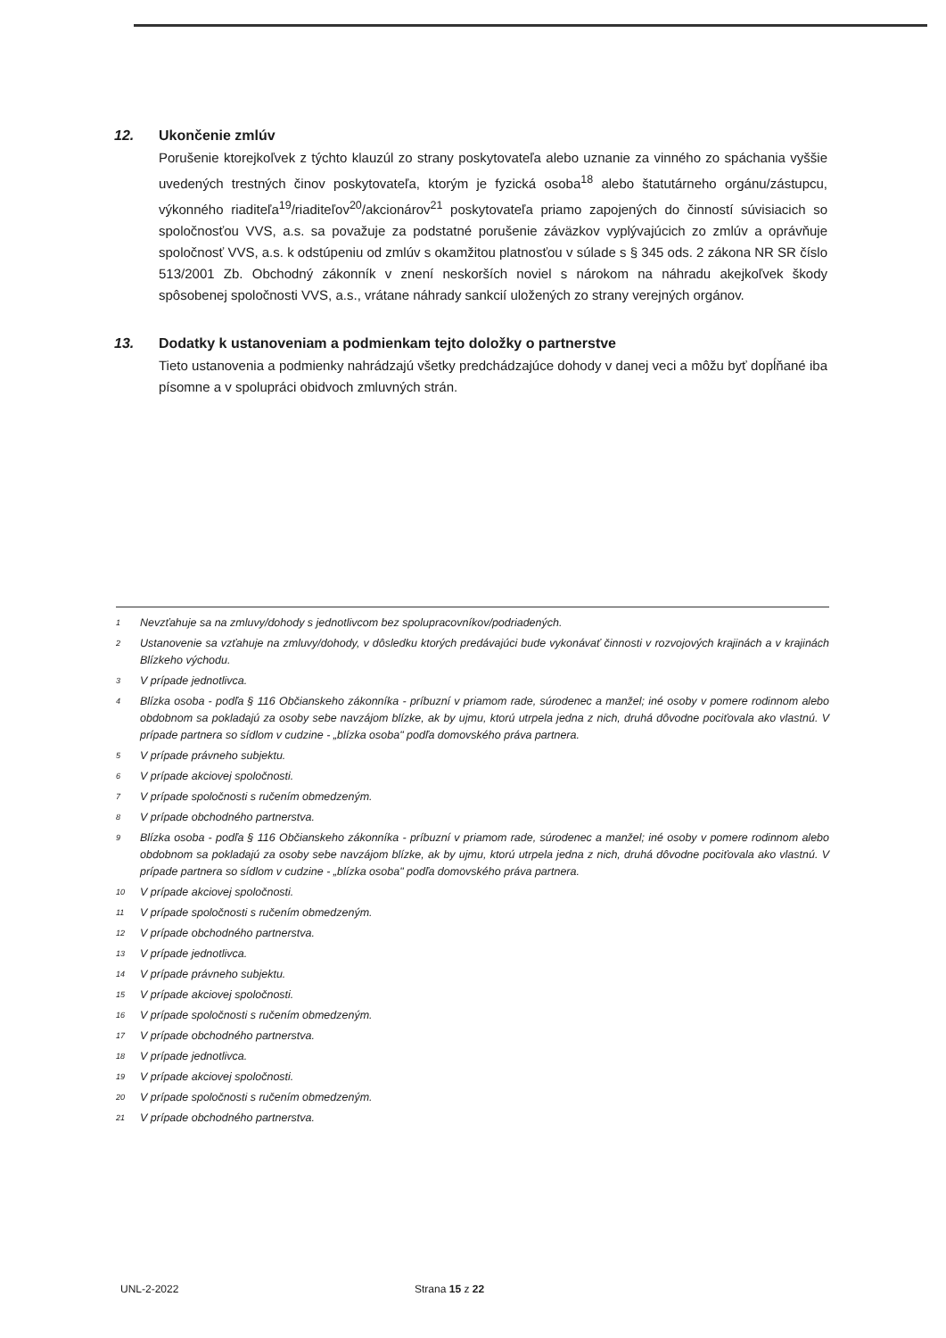12. Ukončenie zmlúv
Porušenie ktorejkoľvek z týchto klauzúl zo strany poskytovateľa alebo uznanie za vinného zo spáchania vyššie uvedených trestných činov poskytovateľa, ktorým je fyzická osoba<sup>18</sup> alebo štatutárneho orgánu/zástupcu, výkonného riaditeľa<sup>19</sup>/riaditeľov<sup>20</sup>/akcionárov<sup>21</sup> poskytovateľa priamo zapojených do činností súvisiacich so spoločnosťou VVS, a.s. sa považuje za podstatné porušenie záväzkov vyplývajúcich zo zmlúv a oprávňuje spoločnosť VVS, a.s. k odstúpeniu od zmlúv s okamžitou platnosťou v súlade s § 345 ods. 2 zákona NR SR číslo 513/2001 Zb. Obchodný zákonník v znení neskorších noviel s nárokom na náhradu akejkoľvek škody spôsobenej spoločnosti VVS, a.s., vrátane náhrady sankcií uložených zo strany verejných orgánov.
13. Dodatky k ustanoveniam a podmienkam tejto doložky o partnerstve
Tieto ustanovenia a podmienky nahrádzajú všetky predchádzajúce dohody v danej veci a môžu byť dopĺňané iba písomne a v spolupráci obidvoch zmluvných strán.
1 Nevzťahuje sa na zmluvy/dohody s jednotlivcom bez spolupracovníkov/podriadených.
2 Ustanovenie sa vzťahuje na zmluvy/dohody, v dôsledku ktorých predávajúci bude vykonávať činnosti v rozvojových krajinách a v krajinách Blízkeho východu.
3 V prípade jednotlivca.
4 Blízka osoba - podľa § 116 Občianskeho zákonníka - príbuzní v priamom rade, súrodenec a manžel; iné osoby v pomere rodinnom alebo obdobnom sa pokladajú za osoby sebe navzájom blízke, ak by ujmu, ktorú utrpela jedna z nich, druhá dôvodne pociťovala ako vlastnú. V prípade partnera so sídlom v cudzine - „blízka osoba" podľa domovského práva partnera.
5 V prípade právneho subjektu.
6 V prípade akciovej spoločnosti.
7 V prípade spoločnosti s ručením obmedzeným.
8 V prípade obchodného partnerstva.
9 Blízka osoba - podľa § 116 Občianskeho zákonníka - príbuzní v priamom rade, súrodenec a manžel; iné osoby v pomere rodinnom alebo obdobnom sa pokladajú za osoby sebe navzájom blízke, ak by ujmu, ktorú utrpela jedna z nich, druhá dôvodne pociťovala ako vlastnú. V prípade partnera so sídlom v cudzine - „blízka osoba" podľa domovského práva partnera.
10 V prípade akciovej spoločnosti.
11 V prípade spoločnosti s ručením obmedzeným.
12 V prípade obchodného partnerstva.
13 V prípade jednotlivca.
14 V prípade právneho subjektu.
15 V prípade akciovej spoločnosti.
16 V prípade spoločnosti s ručením obmedzeným.
17 V prípade obchodného partnerstva.
18 V prípade jednotlivca.
19 V prípade akciovej spoločnosti.
20 V prípade spoločnosti s ručením obmedzeným.
21 V prípade obchodného partnerstva.
UNL-2-2022 Strana 15 z 22